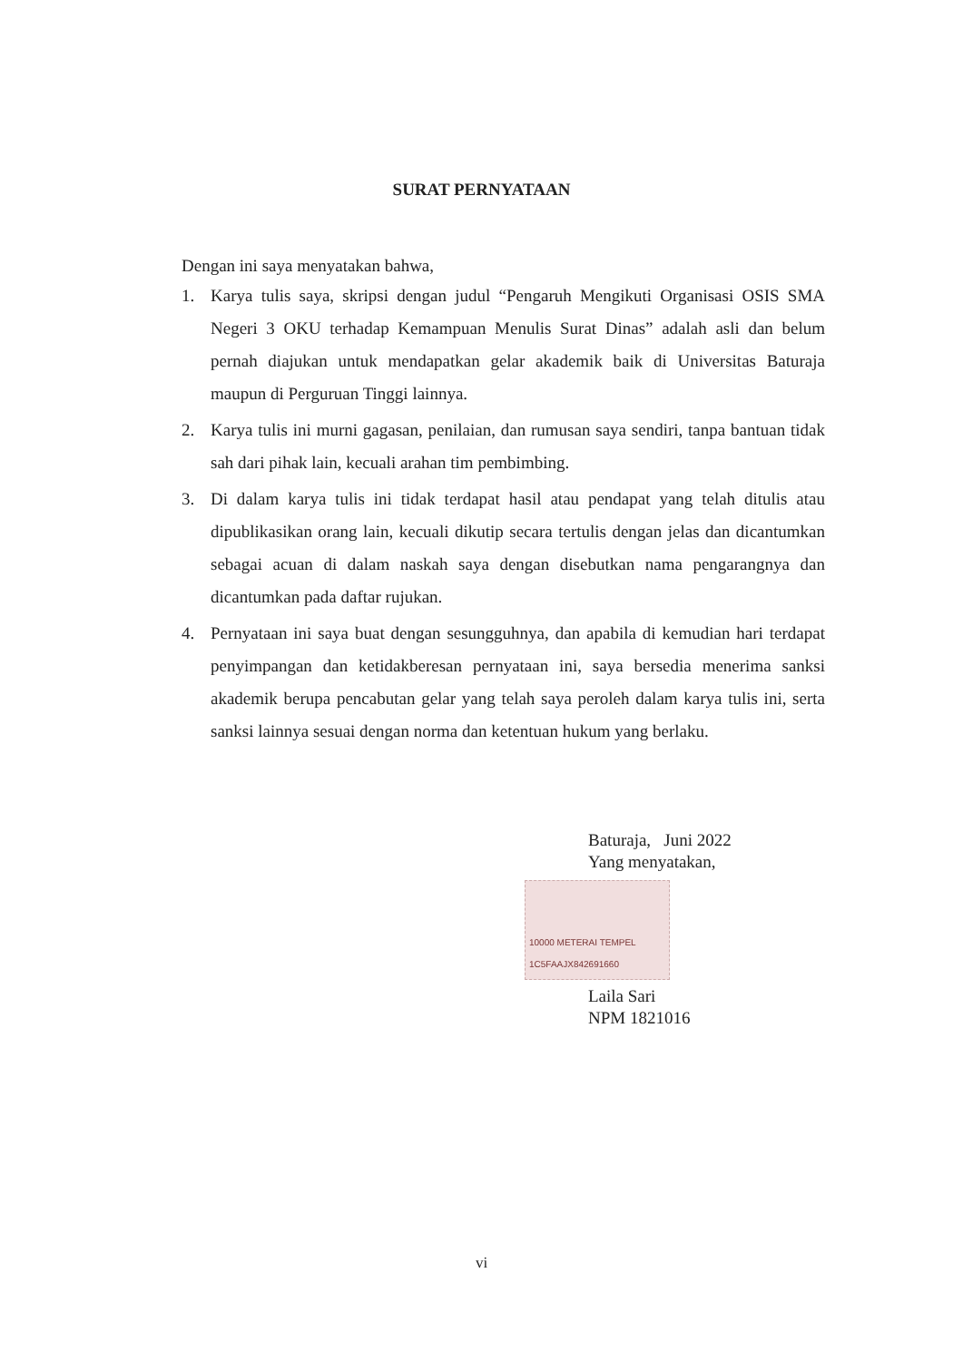SURAT PERNYATAAN
Dengan ini saya menyatakan bahwa,
1. Karya tulis saya, skripsi dengan judul “Pengaruh Mengikuti Organisasi OSIS SMA Negeri 3 OKU terhadap Kemampuan Menulis Surat Dinas” adalah asli dan belum pernah diajukan untuk mendapatkan gelar akademik baik di Universitas Baturaja maupun di Perguruan Tinggi lainnya.
2. Karya tulis ini murni gagasan, penilaian, dan rumusan saya sendiri, tanpa bantuan tidak sah dari pihak lain, kecuali arahan tim pembimbing.
3. Di dalam karya tulis ini tidak terdapat hasil atau pendapat yang telah ditulis atau dipublikasikan orang lain, kecuali dikutip secara tertulis dengan jelas dan dicantumkan sebagai acuan di dalam naskah saya dengan disebutkan nama pengarangnya dan dicantumkan pada daftar rujukan.
4. Pernyataan ini saya buat dengan sesungguhnya, dan apabila di kemudian hari terdapat penyimpangan dan ketidakberesan pernyataan ini, saya bersedia menerima sanksi akademik berupa pencabutan gelar yang telah saya peroleh dalam karya tulis ini, serta sanksi lainnya sesuai dengan norma dan ketentuan hukum yang berlaku.
Baturaja, Juni 2022
Yang menyatakan,
10000 METERAI TEMPEL 1C5FAAJX842691660
Laila Sari
NPM 1821016
vi